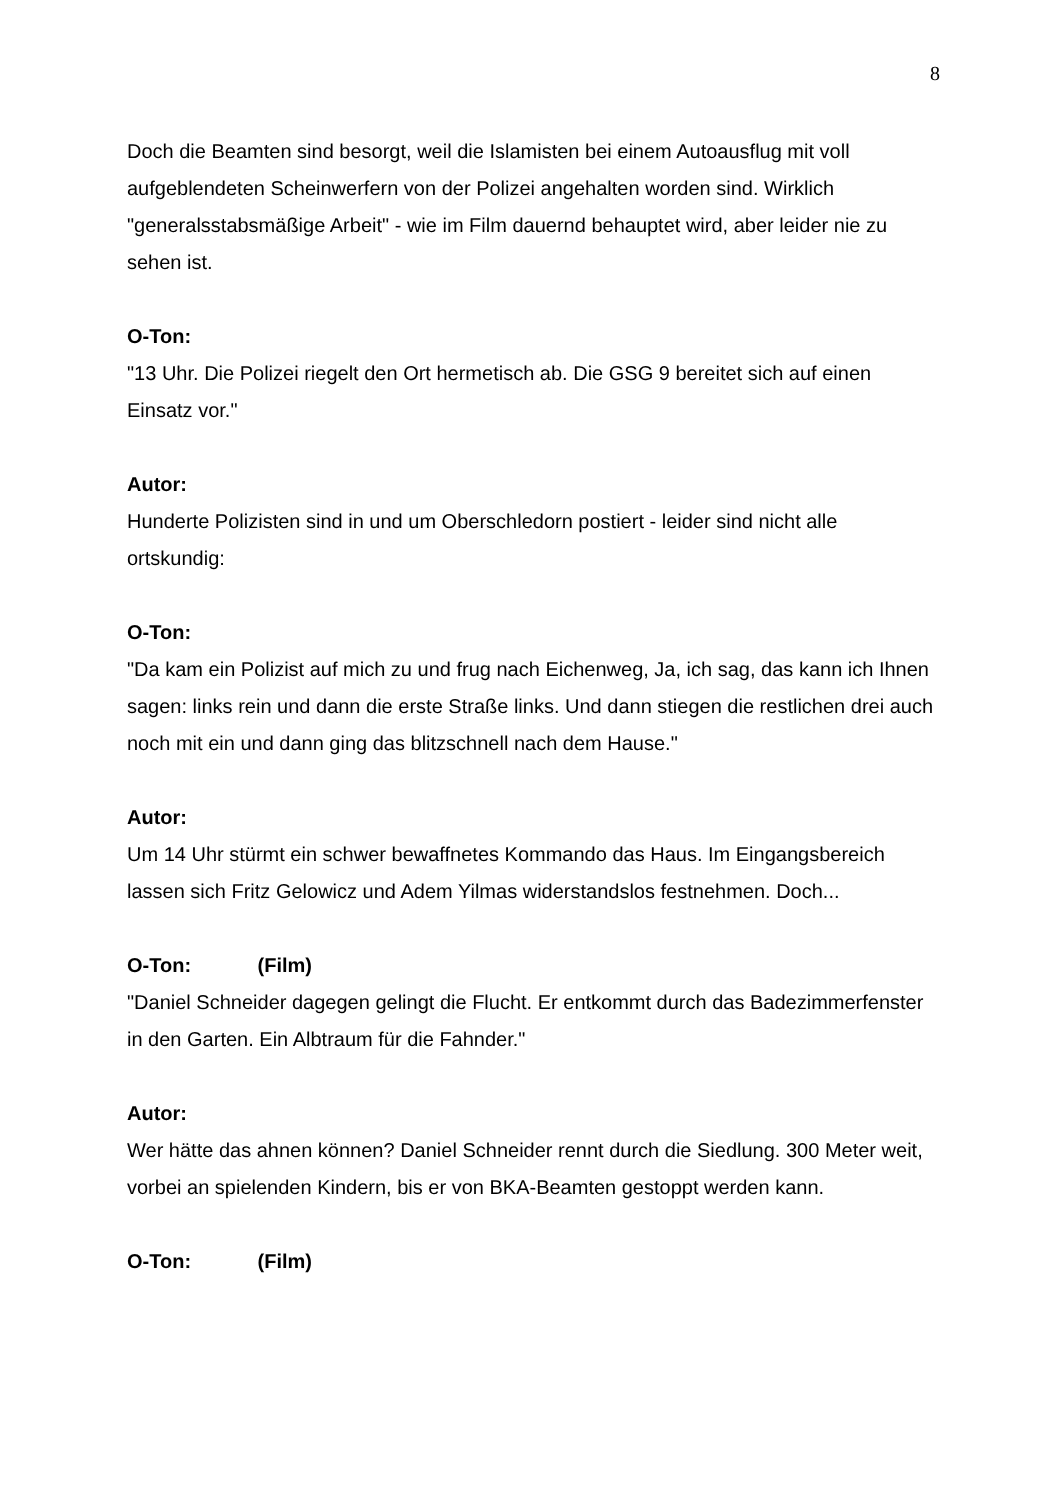8
Doch die Beamten sind besorgt, weil die Islamisten bei einem Autoausflug mit voll aufgeblendeten Scheinwerfern von der Polizei angehalten worden sind. Wirklich "generalsstabsmäßige Arbeit" - wie im Film dauernd behauptet wird, aber leider nie zu sehen ist.
O-Ton:
"13 Uhr. Die Polizei riegelt den Ort hermetisch ab. Die GSG 9 bereitet sich auf einen Einsatz vor."
Autor:
Hunderte Polizisten sind in und um Oberschledorn postiert - leider sind nicht alle ortskundig:
O-Ton:
"Da kam ein Polizist auf mich zu und frug nach Eichenweg, Ja, ich sag, das kann ich Ihnen sagen: links rein und dann die erste Straße links. Und dann stiegen die restlichen drei auch noch mit ein und dann ging das blitzschnell nach dem Hause."
Autor:
Um 14 Uhr stürmt ein schwer bewaffnetes Kommando das Haus. Im Eingangsbereich lassen sich Fritz Gelowicz und Adem Yilmas widerstandslos festnehmen. Doch...
O-Ton: (Film)
"Daniel Schneider dagegen gelingt die Flucht. Er entkommt durch das Badezimmerfenster in den Garten. Ein Albtraum für die Fahnder."
Autor:
Wer hätte das ahnen können? Daniel Schneider rennt durch die Siedlung. 300 Meter weit, vorbei an spielenden Kindern, bis er von BKA-Beamten gestoppt werden kann.
O-Ton: (Film)